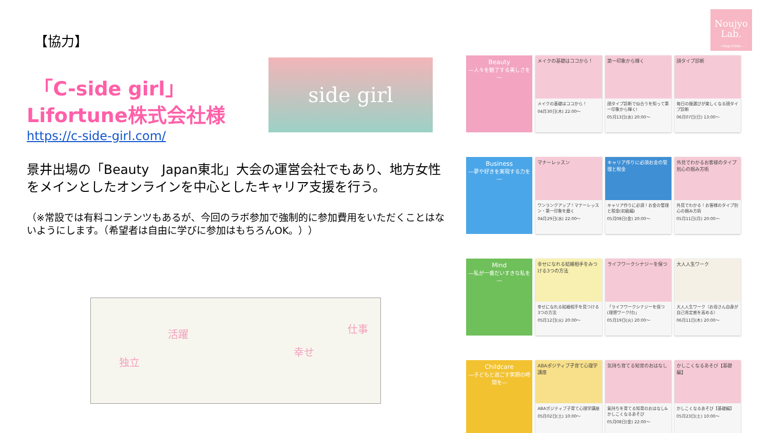Noujyo
Lab.
~ring＊link~
【協力】
「C-side girl」
Lifortune株式会社様
https://c-side-girl.com/
景井出場の「Beauty　Japan東北」大会の運営会社でもあり、地方女性をメインとしたオンラインを中心としたキャリア支援を行う。
（※常設では有料コンテンツもあるが、今回のラボ参加で強制的に参加費用をいただくことはないようにします。（希望者は自由に学びに参加はもちろんOK。））
side girl
独立
活躍
幸せ
仕事
Beauty
―人々を魅了する美しさを―
メイクの基礎はココから！
メイクの基礎はココから！
04月30日(木) 22:00～
第一印象から輝く
顔タイプ診断で似合うを知って第一印象から輝く!
05月13日(水) 20:00～
顔タイプ診断
毎日の服選びが楽しくなる顔タイプ診断
06月07日(日) 13:00～
Business
―夢や好きを実現する力を―
マナーレッスン
ワンランクアップ！マナーレッスン・第一印象を磨く
04月29日(水) 22:00～
キャリア作りに必須お金の管理と税金
キャリア作りに必須！お金の管理と税金(初級編)
05月08日(金) 20:00～
外見でわかるお客様のタイプ別心の掴み方術
外見でわかる！お客様のタイプ別心の掴み方術
05月11日(月) 20:00～
Mind
―私が一番だいすきな私を―
幸せになれる結婚相手をみつける3つの方法
幸せになれる結婚相手を見つける3つの方法
05月12日(火) 20:00～
ライフワークシナジーを保つ
「ライフワークシナジーを保つ(理想ワーク付)」
05月19日(火) 20:00～
大人人生ワーク
大人人生ワーク（お母さん自身が自己肯定感を高める）
06月11日(木) 20:00～
Childcare
―子どもと過ごす笑顔の時間を―
ABAポジティブ子育て心理学講座
ABAポジティブ子育て心理学講座
05月02日(土) 10:00～
気持ち育てる知育のおはなし
氣持ちを育てる知育のおはなし&かしこくなるあそび
05月08日(金) 22:00～
かしこくなるあそび【基礎編】
かしこくなるあそび【基礎編】
05月23日(土) 10:00～